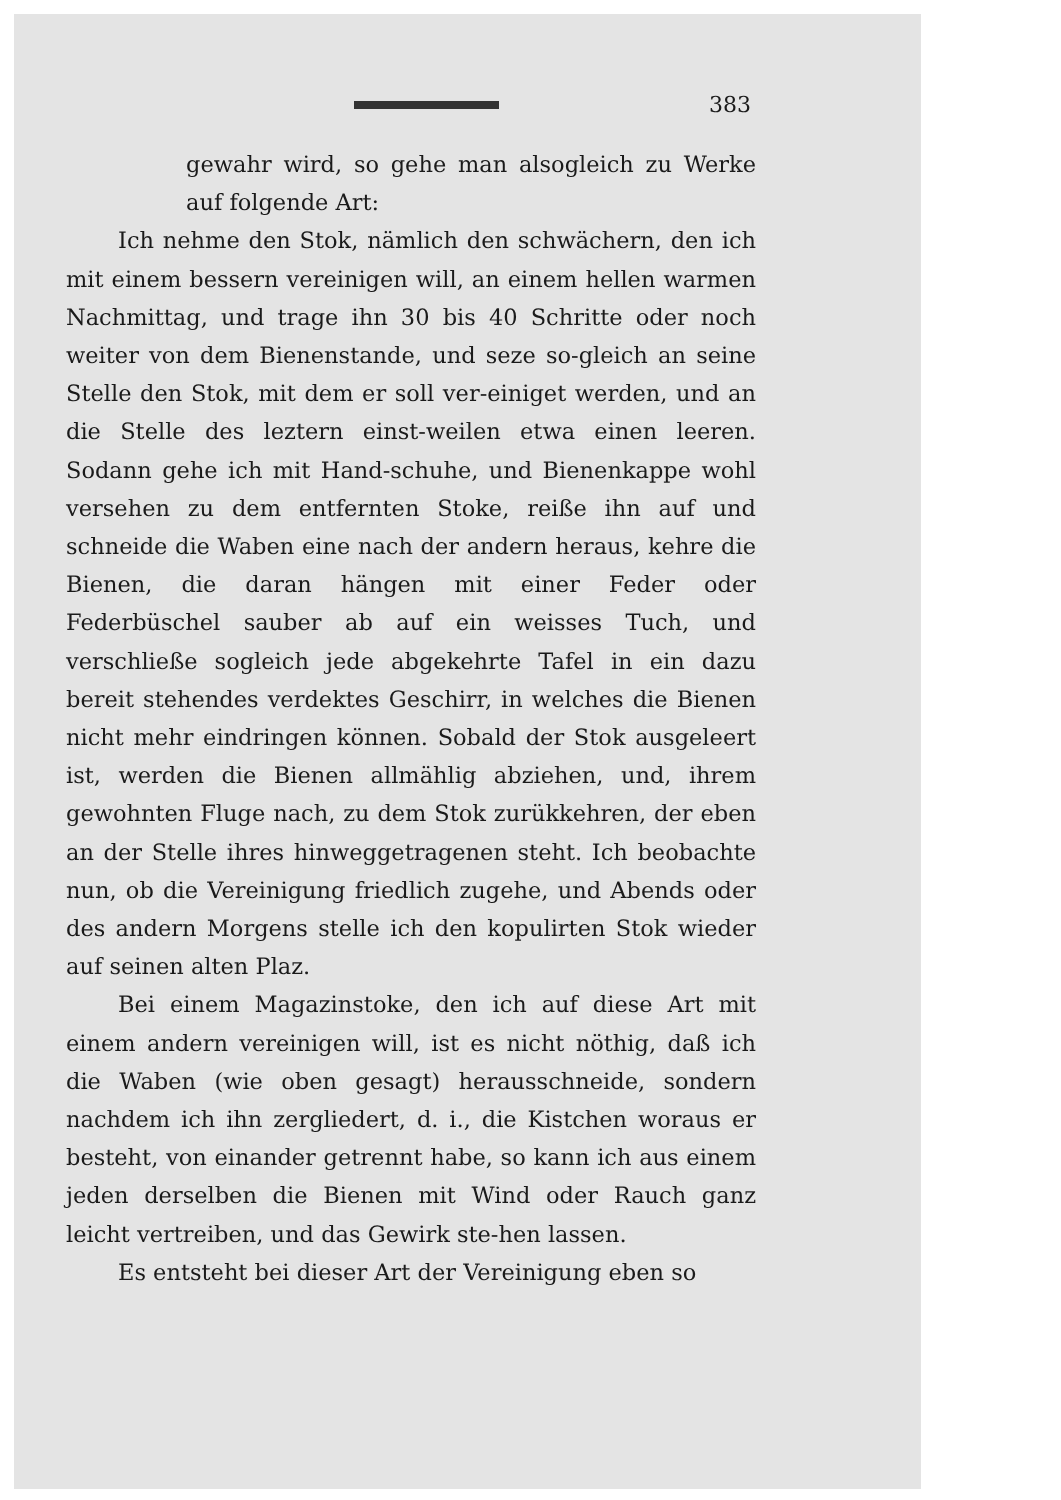383
gewahr wird, so gehe man alsogleich zu Werke auf folgende Art:
Ich nehme den Stok, nämlich den schwächern, den ich mit einem bessern vereinigen will, an einem hellen warmen Nachmittag, und trage ihn 30 bis 40 Schritte oder noch weiter von dem Bienenstande, und seze so-gleich an seine Stelle den Stok, mit dem er soll ver-einiget werden, und an die Stelle des leztern einst-weilen etwa einen leeren. Sodann gehe ich mit Hand-schuhe, und Bienenkappe wohl versehen zu dem entfernten Stoke, reiße ihn auf und schneide die Waben eine nach der andern heraus, kehre die Bienen, die daran hängen mit einer Feder oder Federbüschel sauber ab auf ein weisses Tuch, und verschließe sogleich jede abgekehrte Tafel in ein dazu bereit stehendes verdektes Geschirr, in welches die Bienen nicht mehr eindringen können. Sobald der Stok ausgeleert ist, werden die Bienen allmählig abziehen, und, ihrem gewohnten Fluge nach, zu dem Stok zurükkehren, der eben an der Stelle ihres hinweggetragenen steht. Ich beobachte nun, ob die Vereinigung friedlich zugehe, und Abends oder des andern Morgens stelle ich den kopulirten Stok wieder auf seinen alten Plaz.
Bei einem Magazinstoke, den ich auf diese Art mit einem andern vereinigen will, ist es nicht nöthig, daß ich die Waben (wie oben gesagt) herausschneide, sondern nachdem ich ihn zergliedert, d. i., die Kistchen woraus er besteht, von einander getrennt habe, so kann ich aus einem jeden derselben die Bienen mit Wind oder Rauch ganz leicht vertreiben, und das Gewirk ste-hen lassen.
Es entsteht bei dieser Art der Vereinigung eben so